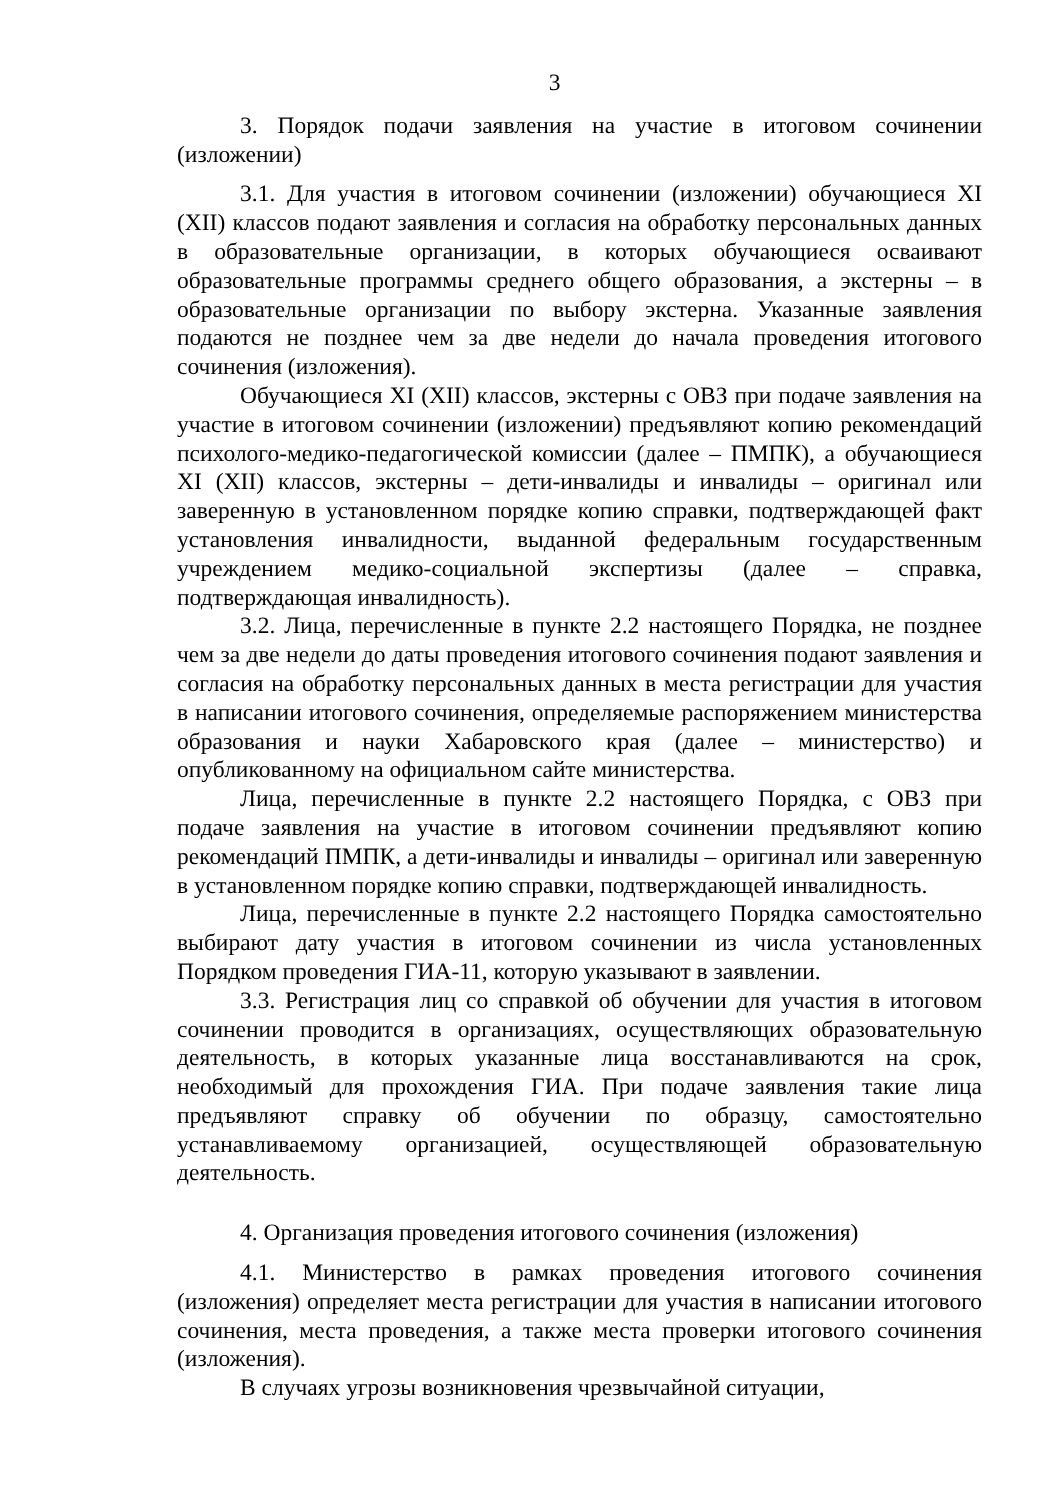3
3. Порядок подачи заявления на участие в итоговом сочинении (изложении)
3.1. Для участия в итоговом сочинении (изложении) обучающиеся XI (XII) классов подают заявления и согласия на обработку персональных данных в образовательные организации, в которых обучающиеся осваивают образовательные программы среднего общего образования, а экстерны – в образовательные организации по выбору экстерна. Указанные заявления подаются не позднее чем за две недели до начала проведения итогового сочинения (изложения).
Обучающиеся XI (XII) классов, экстерны с ОВЗ при подаче заявления на участие в итоговом сочинении (изложении) предъявляют копию рекомендаций психолого-медико-педагогической комиссии (далее – ПМПК), а обучающиеся XI (XII) классов, экстерны – дети-инвалиды и инвалиды – оригинал или заверенную в установленном порядке копию справки, подтверждающей факт установления инвалидности, выданной федеральным государственным учреждением медико-социальной экспертизы (далее – справка, подтверждающая инвалидность).
3.2. Лица, перечисленные в пункте 2.2 настоящего Порядка, не позднее чем за две недели до даты проведения итогового сочинения подают заявления и согласия на обработку персональных данных в места регистрации для участия в написании итогового сочинения, определяемые распоряжением министерства образования и науки Хабаровского края (далее – министерство) и опубликованному на официальном сайте министерства.
Лица, перечисленные в пункте 2.2 настоящего Порядка, с ОВЗ при подаче заявления на участие в итоговом сочинении предъявляют копию рекомендаций ПМПК, а дети-инвалиды и инвалиды – оригинал или заверенную в установленном порядке копию справки, подтверждающей инвалидность.
Лица, перечисленные в пункте 2.2 настоящего Порядка самостоятельно выбирают дату участия в итоговом сочинении из числа установленных Порядком проведения ГИА-11, которую указывают в заявлении.
3.3. Регистрация лиц со справкой об обучении для участия в итоговом сочинении проводится в организациях, осуществляющих образовательную деятельность, в которых указанные лица восстанавливаются на срок, необходимый для прохождения ГИА. При подаче заявления такие лица предъявляют справку об обучении по образцу, самостоятельно устанавливаемому организацией, осуществляющей образовательную деятельность.
4. Организация проведения итогового сочинения (изложения)
4.1. Министерство в рамках проведения итогового сочинения (изложения) определяет места регистрации для участия в написании итогового сочинения, места проведения, а также места проверки итогового сочинения (изложения).
В случаях угрозы возникновения чрезвычайной ситуации,